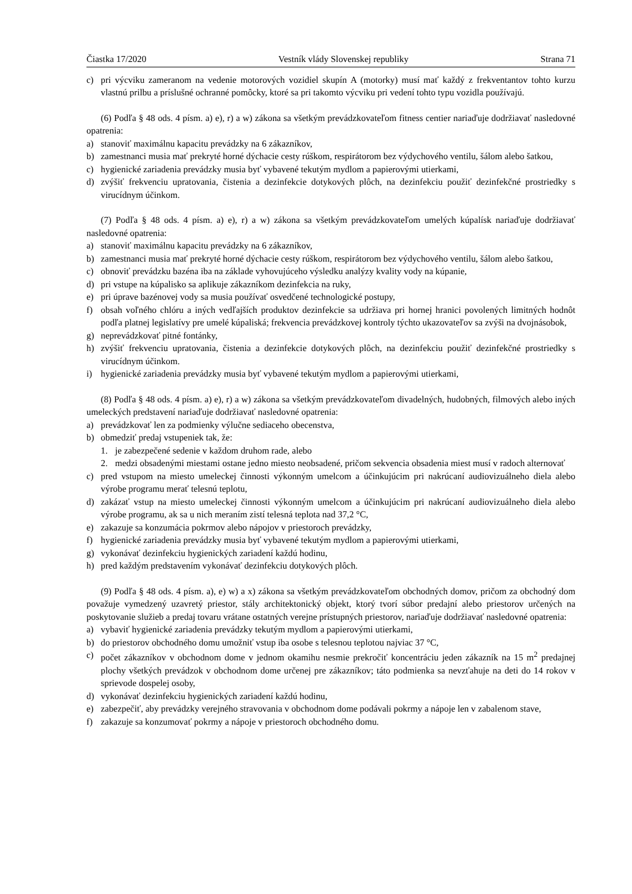Čiastka 17/2020 Vestník vlády Slovenskej republiky Strana 71
c) pri výcviku zameranom na vedenie motorových vozidiel skupín A (motorky) musí mať každý z frekventantov tohto kurzu vlastnú prilbu a príslušné ochranné pomôcky, ktoré sa pri takomto výcviku pri vedení tohto typu vozidla používajú.
(6) Podľa § 48 ods. 4 písm. a) e), r) a w) zákona sa všetkým prevádzkovateľom fitness centier nariaďuje dodržiavať nasledovné opatrenia:
a) stanoviť maximálnu kapacitu prevádzky na 6 zákazníkov,
b) zamestnanci musia mať prekryté horné dýchacie cesty rúškom, respirátorom bez výdychového ventilu, šálom alebo šatkou,
c) hygienické zariadenia prevádzky musia byť vybavené tekutým mydlom a papierovými utierkami,
d) zvýšiť frekvenciu upratovania, čistenia a dezinfekcie dotykových plôch, na dezinfekciu použiť dezinfekčné prostriedky s virucídnym účinkom.
(7) Podľa § 48 ods. 4 písm. a) e), r) a w) zákona sa všetkým prevádzkovateľom umelých kúpalísk nariaďuje dodržiavať nasledovné opatrenia:
a) stanoviť maximálnu kapacitu prevádzky na 6 zákazníkov,
b) zamestnanci musia mať prekryté horné dýchacie cesty rúškom, respirátorom bez výdychového ventilu, šálom alebo šatkou,
c) obnoviť prevádzku bazéna iba na základe vyhovujúceho výsledku analýzy kvality vody na kúpanie,
d) pri vstupe na kúpalisko sa aplikuje zákazníkom dezinfekcia na ruky,
e) pri úprave bazénovej vody sa musia používať osvedčené technologické postupy,
f) obsah voľného chlóru a iných vedľajších produktov dezinfekcie sa udržiava pri hornej hranici povolených limitných hodnôt podľa platnej legislatívy pre umelé kúpaliská; frekvencia prevádzkovej kontroly týchto ukazovateľov sa zvýši na dvojnásobok,
g) neprevádzkovať pitné fontánky,
h) zvýšiť frekvenciu upratovania, čistenia a dezinfekcie dotykových plôch, na dezinfekciu použiť dezinfekčné prostriedky s virucídnym účinkom.
i) hygienické zariadenia prevádzky musia byť vybavené tekutým mydlom a papierovými utierkami,
(8) Podľa § 48 ods. 4 písm. a) e), r) a w) zákona sa všetkým prevádzkovateľom divadelných, hudobných, filmových alebo iných umeleckých predstavení nariaďuje dodržiavať nasledovné opatrenia:
a) prevádzkovať len za podmienky výlučne sediaceho obecenstva,
b) obmedziť predaj vstupeniek tak, že:
1. je zabezpečené sedenie v každom druhom rade, alebo
2. medzi obsadenými miestami ostane jedno miesto neobsadené, pričom sekvencia obsadenia miest musí v radoch alternovať
c) pred vstupom na miesto umeleckej činnosti výkonným umelcom a účinkujúcim pri nakrúcaní audiovizuálneho diela alebo výrobe programu merať telesnú teplotu,
d) zakázať vstup na miesto umeleckej činnosti výkonným umelcom a účinkujúcim pri nakrúcaní audiovizuálneho diela alebo výrobe programu, ak sa u nich meraním zistí telesná teplota nad 37,2 °C,
e) zakazuje sa konzumácia pokrmov alebo nápojov v priestoroch prevádzky,
f) hygienické zariadenia prevádzky musia byť vybavené tekutým mydlom a papierovými utierkami,
g) vykonávať dezinfekciu hygienických zariadení každú hodinu,
h) pred každým predstavením vykonávať dezinfekciu dotykových plôch.
(9) Podľa § 48 ods. 4 písm. a), e) w) a x) zákona sa všetkým prevádzkovateľom obchodných domov, pričom za obchodný dom považuje vymedzený uzavretý priestor, stály architektonický objekt, ktorý tvorí súbor predajní alebo priestorov určených na poskytovanie služieb a predaj tovaru vrátane ostatných verejne prístupných priestorov, nariaďuje dodržiavať nasledovné opatrenia:
a) vybaviť hygienické zariadenia prevádzky tekutým mydlom a papierovými utierkami,
b) do priestorov obchodného domu umožniť vstup iba osobe s telesnou teplotou najviac 37 °C,
c) počet zákazníkov v obchodnom dome v jednom okamihu nesmie prekročiť koncentráciu jeden zákazník na 15 m<sup>2</sup> predajnej plochy všetkých prevádzok v obchodnom dome určenej pre zákazníkov; táto podmienka sa nevzťahuje na deti do 14 rokov v sprievode dospelej osoby,
d) vykonávať dezinfekciu hygienických zariadení každú hodinu,
e) zabezpečiť, aby prevádzky verejného stravovania v obchodnom dome podávali pokrmy a nápoje len v zabalenom stave,
f) zakazuje sa konzumovať pokrmy a nápoje v priestoroch obchodného domu.